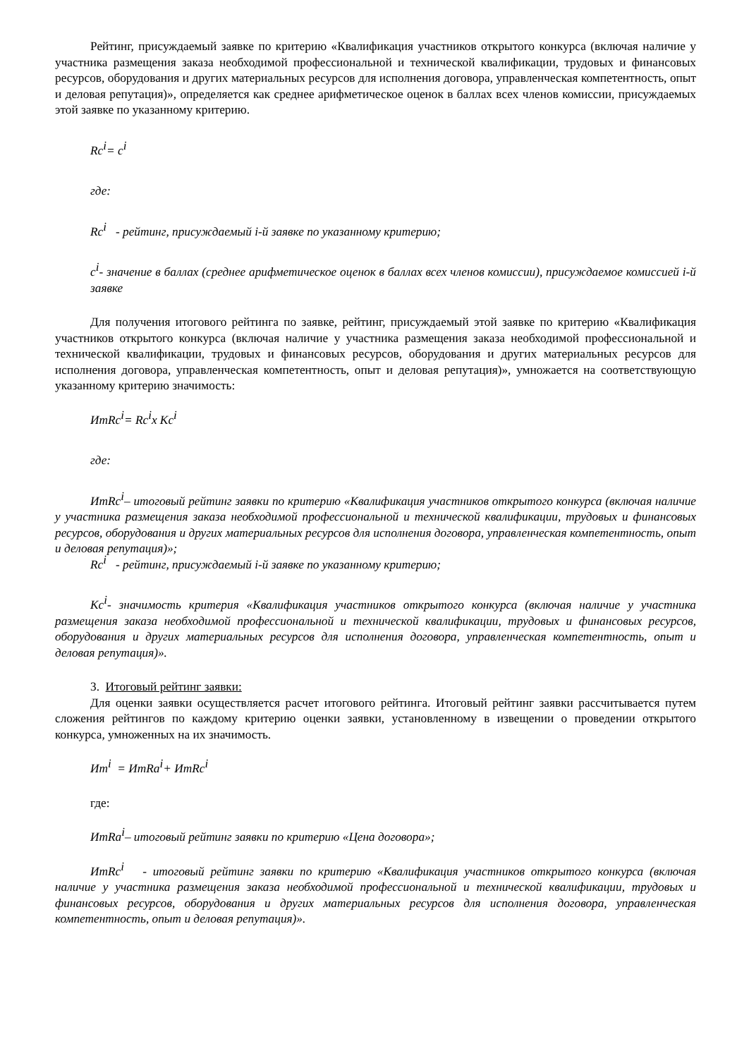Рейтинг, присуждаемый заявке по критерию «Квалификация участников открытого конкурса (включая наличие у участника размещения заказа необходимой профессиональной и технической квалификации, трудовых и финансовых ресурсов, оборудования и других материальных ресурсов для исполнения договора, управленческая компетентность, опыт и деловая репутация)», определяется как среднее арифметическое оценок в баллах всех членов комиссии, присуждаемых этой заявке по указанному критерию.
Rc<sup>i</sup>= c<sup>i</sup>
где:
Rc<sup>i</sup> - рейтинг, присуждаемый i-й заявке по указанному критерию;
c<sup>i</sup>- значение в баллах (среднее арифметическое оценок в баллах всех членов комиссии), присуждаемое комиссией i-й заявке
Для получения итогового рейтинга по заявке, рейтинг, присуждаемый этой заявке по критерию «Квалификация участников открытого конкурса (включая наличие у участника размещения заказа необходимой профессиональной и технической квалификации, трудовых и финансовых ресурсов, оборудования и других материальных ресурсов для исполнения договора, управленческая компетентность, опыт и деловая репутация)», умножается на соответствующую указанному критерию значимость:
ИтRc<sup>i</sup>= Rc<sup>i</sup>x Kc<sup>i</sup>
где:
ИтRc<sup>i</sup>– итоговый рейтинг заявки по критерию «Квалификация участников открытого конкурса (включая наличие у участника размещения заказа необходимой профессиональной и технической квалификации, трудовых и финансовых ресурсов, оборудования и других материальных ресурсов для исполнения договора, управленческая компетентность, опыт и деловая репутация)»;
Rc<sup>i</sup> - рейтинг, присуждаемый i-й заявке по указанному критерию;
Kc<sup>i</sup>- значимость критерия «Квалификация участников открытого конкурса (включая наличие у участника размещения заказа необходимой профессиональной и технической квалификации, трудовых и финансовых ресурсов, оборудования и других материальных ресурсов для исполнения договора, управленческая компетентность, опыт и деловая репутация)».
3. Итоговый рейтинг заявки:
Для оценки заявки осуществляется расчет итогового рейтинга. Итоговый рейтинг заявки рассчитывается путем сложения рейтингов по каждому критерию оценки заявки, установленному в извещении о проведении открытого конкурса, умноженных на их значимость.
Ит<sup>i</sup> = ИтRa<sup>i</sup>+ ИтRc<sup>i</sup>
где:
ИтRa<sup>i</sup>– итоговый рейтинг заявки по критерию «Цена договора»;
ИтRc<sup>i</sup> - итоговый рейтинг заявки по критерию «Квалификация участников открытого конкурса (включая наличие у участника размещения заказа необходимой профессиональной и технической квалификации, трудовых и финансовых ресурсов, оборудования и других материальных ресурсов для исполнения договора, управленческая компетентность, опыт и деловая репутация)».